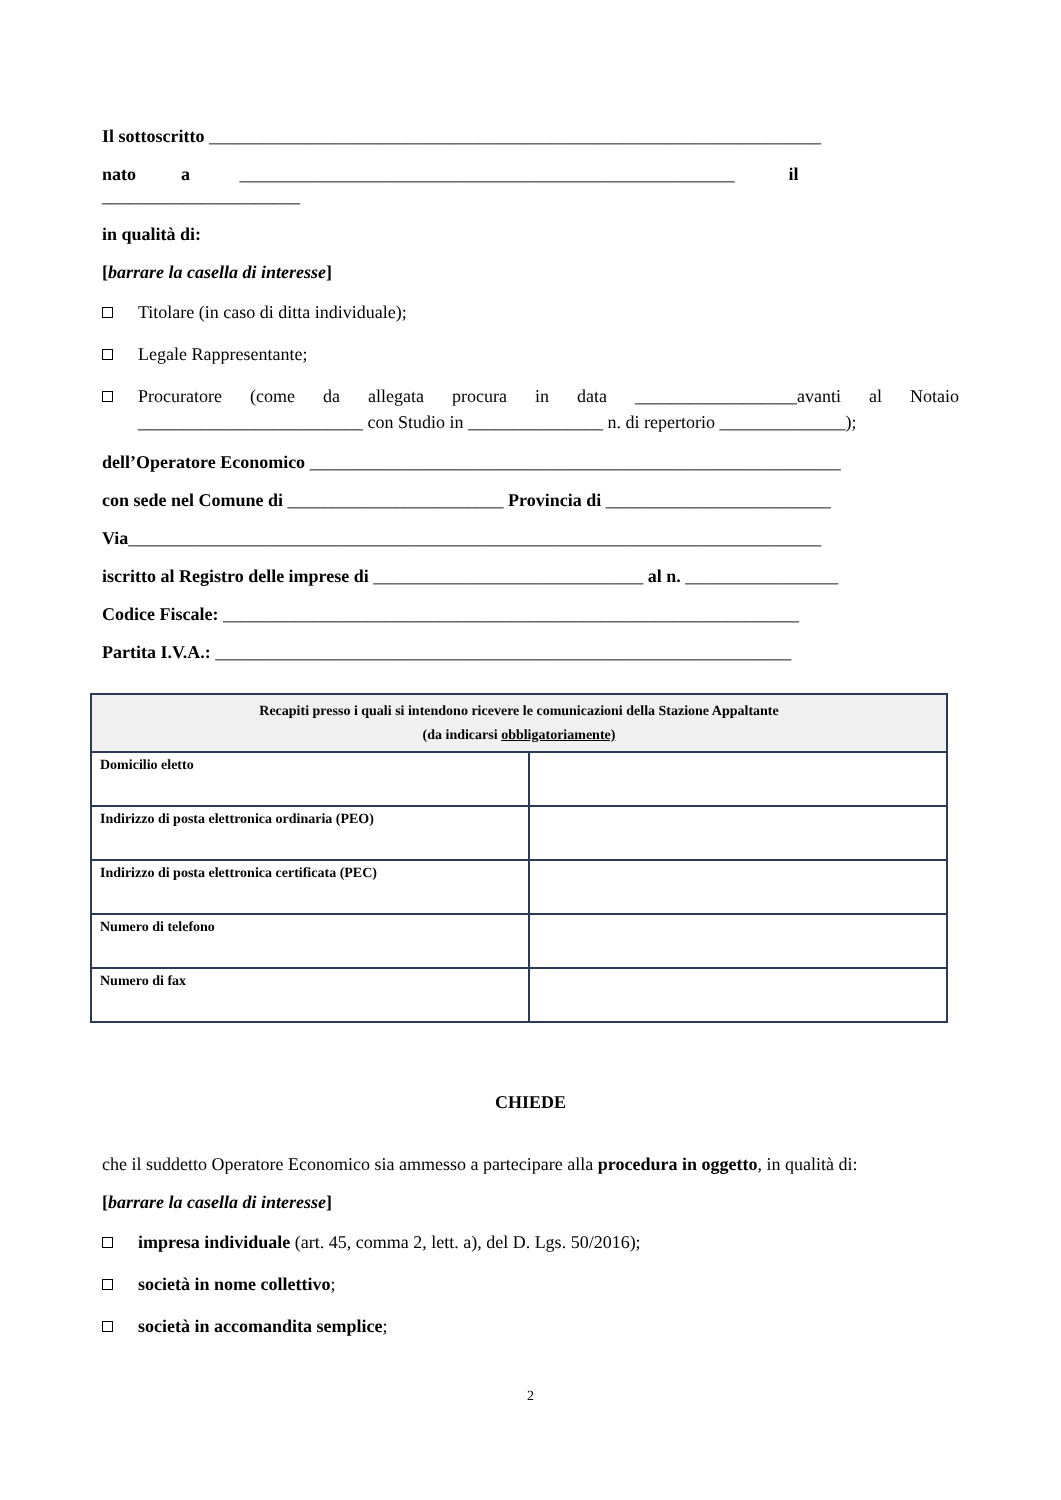Il sottoscritto ____________________________________________________________________
nato a _______________________________________________________ il
______________________
in qualità di:
[barrare la casella di interesse]
Titolare (in caso di ditta individuale);
Legale Rappresentante;
Procuratore (come da allegata procura in data __________________avanti al Notaio _________________________ con Studio in _______________ n. di repertorio ______________);
dell’Operatore Economico ___________________________________________________________
con sede nel Comune di ________________________ Provincia di _________________________
Via_____________________________________________________________________________
iscritto al Registro delle imprese di ______________________________ al n. _________________
Codice Fiscale: ________________________________________________________________
Partita I.V.A.: ________________________________________________________________
| Recapiti presso i quali si intendono ricevere le comunicazioni della Stazione Appaltante (da indicarsi obbligatoriamente) | |
| --- | --- |
| Domicilio eletto | |
| Indirizzo di posta elettronica ordinaria (PEO) | |
| Indirizzo di posta elettronica certificata (PEC) | |
| Numero di telefono | |
| Numero di fax | |
CHIEDE
che il suddetto Operatore Economico sia ammesso a partecipare alla procedura in oggetto, in qualità di:
[barrare la casella di interesse]
impresa individuale (art. 45, comma 2, lett. a), del D. Lgs. 50/2016);
società in nome collettivo;
società in accomandita semplice;
2